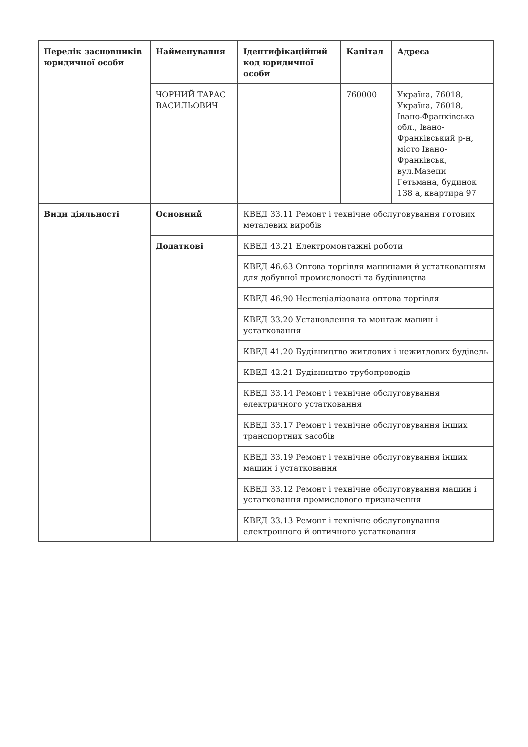| Перелік засновників юридичної особи | Найменування | Ідентифікаційний код юридичної особи | Капітал | Адреса |
| --- | --- | --- | --- | --- |
| | ЧОРНИЙ ТАРАС ВАСИЛЬОВИЧ | | 760000 | Україна, 76018, Україна, 76018, Івано-Франківська обл., Івано-Франківський р-н, місто Івано-Франківськ, вул.Мазепи Гетьмана, будинок 138 а, квартира 97 |
| Види діяльності | Основний | КВЕД 33.11 Ремонт і технічне обслуговування готових металевих виробів | | |
| | Додаткові | КВЕД 43.21 Електромонтажні роботи | | |
| | | КВЕД 46.63 Оптова торгівля машинами й устаткованням для добувної промисловості та будівництва | | |
| | | КВЕД 46.90 Неспеціалізована оптова торгівля | | |
| | | КВЕД 33.20 Установлення та монтаж машин і устатковання | | |
| | | КВЕД 41.20 Будівництво житлових і нежитлових будівель | | |
| | | КВЕД 42.21 Будівництво трубопроводів | | |
| | | КВЕД 33.14 Ремонт і технічне обслуговування електричного устатковання | | |
| | | КВЕД 33.17 Ремонт і технічне обслуговування інших транспортних засобів | | |
| | | КВЕД 33.19 Ремонт і технічне обслуговування інших машин і устатковання | | |
| | | КВЕД 33.12 Ремонт і технічне обслуговування машин і устатковання промислового призначення | | |
| | | КВЕД 33.13 Ремонт і технічне обслуговування електронного й оптичного устатковання | | |